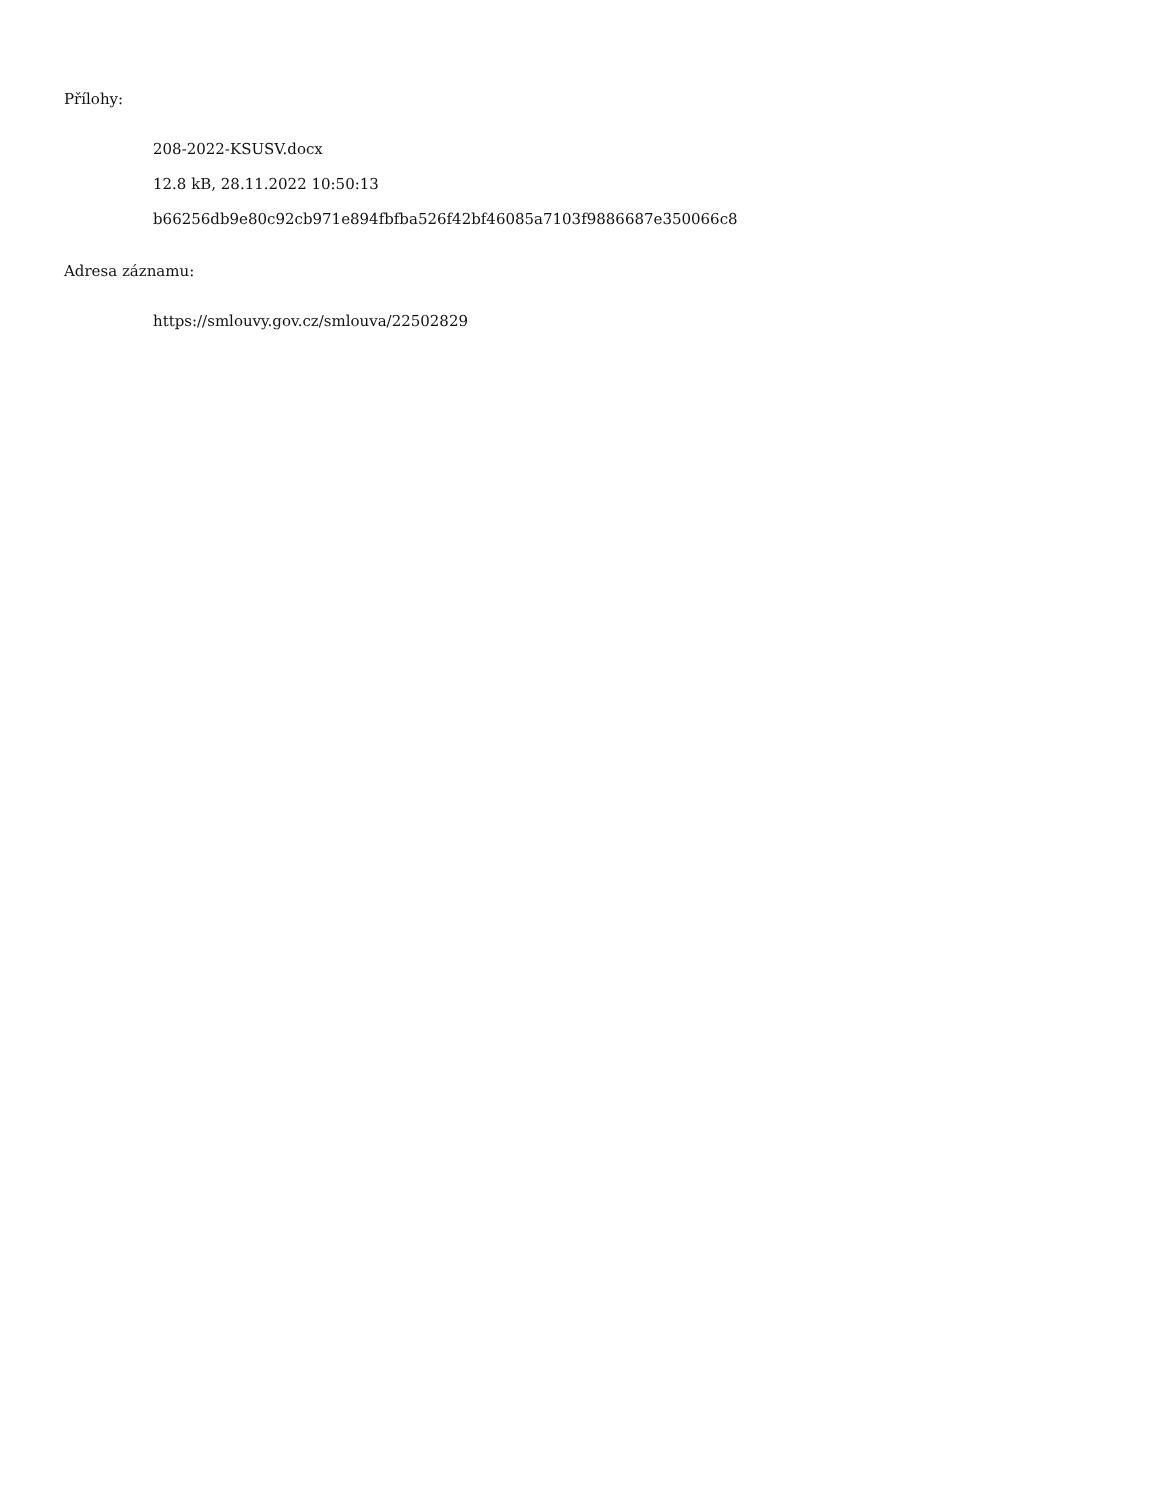Přílohy:
208-2022-KSUSV.docx
12.8 kB, 28.11.2022 10:50:13
b66256db9e80c92cb971e894fbfba526f42bf46085a7103f9886687e350066c8
Adresa záznamu:
https://smlouvy.gov.cz/smlouva/22502829